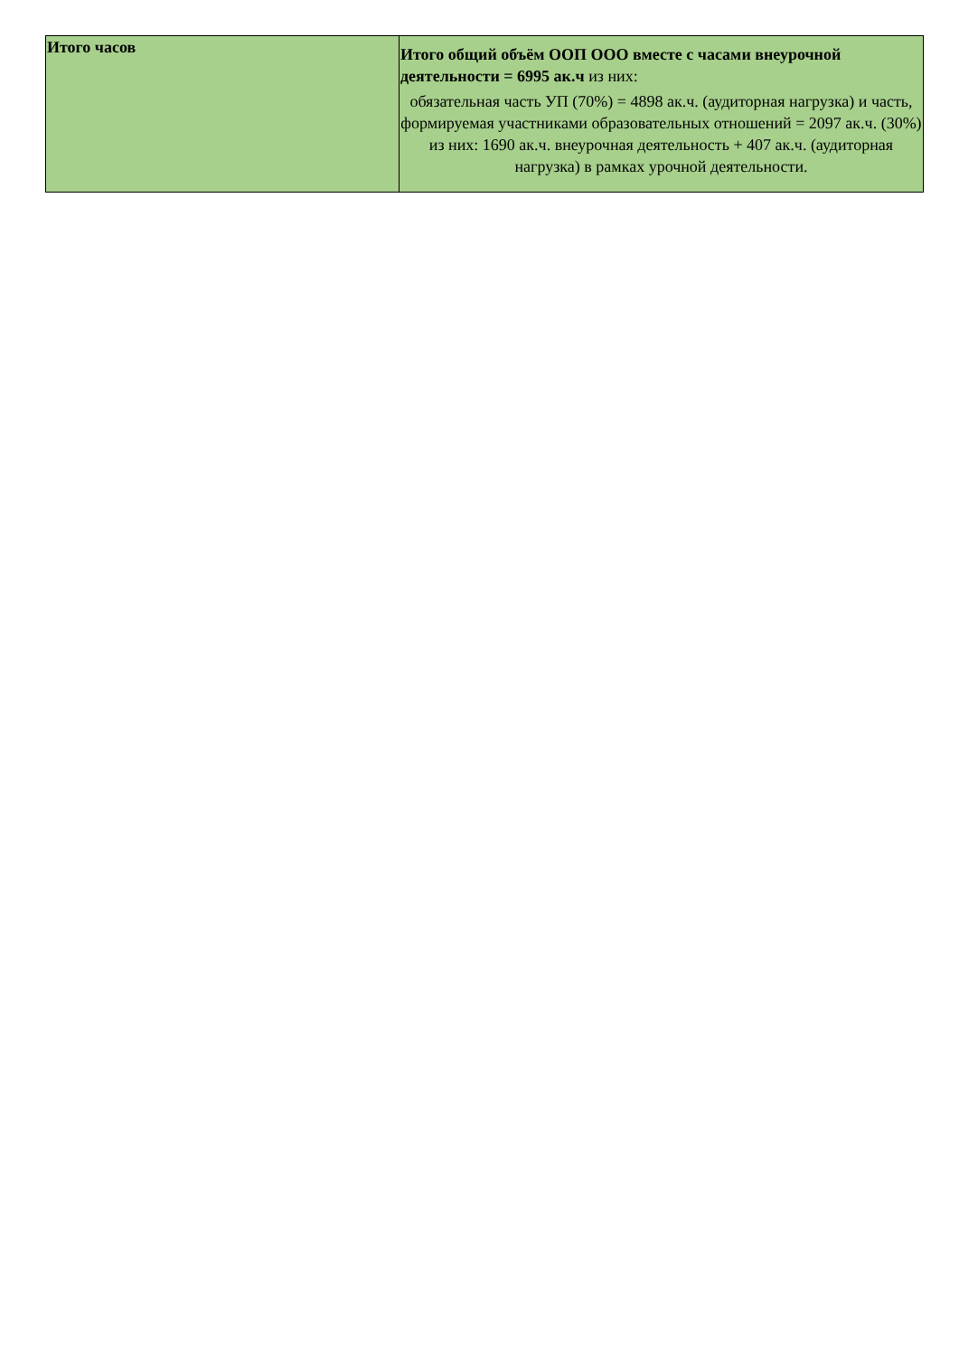| Итого часов | Итого общий объём ООП ООО вместе с часами внеурочной деятельности = 6995 ак.ч из них: обязательная часть УП (70%) = 4898 ак.ч. (аудиторная нагрузка) и часть, формируемая участниками образовательных отношений = 2097 ак.ч. (30%) из них: 1690 ак.ч. внеурочная деятельность + 407 ак.ч. (аудиторная нагрузка) в рамках урочной деятельности. |